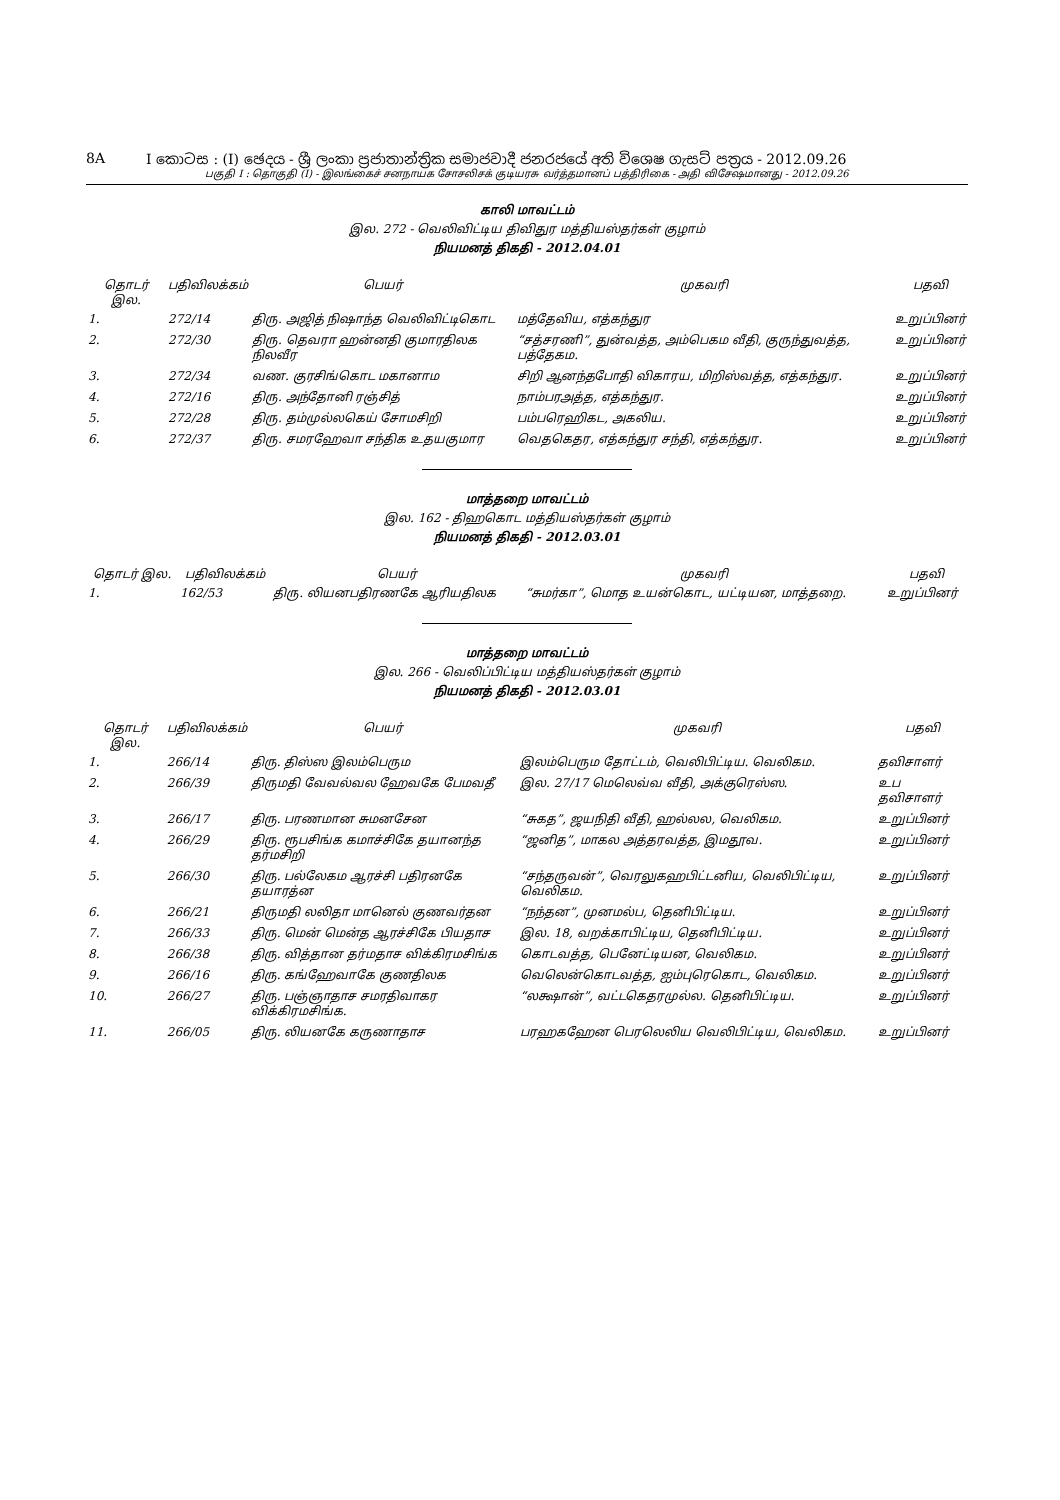8A I කොටස : (I) ඡෙදය - ශ්‍රී ලංකා ප්‍රජාතාන්ත්‍රික සමාජවාදී ජනරජයේ අති විශෙෂ ගැසට් පත්‍රය - 2012.09.26
பகுதி I : தொகுதி (I) - இலங்கைச் சனநாயக சோசலிசக் குடியரசு வர்த்தமானப் பத்திரிகை - அதி விசேஷமானது - 2012.09.26
காலி மாவட்டம்
இல. 272 - வெலிவிட்டிய திவிதுர மத்தியஸ்தர்கள் குழாம்
நியமனத் திகதி - 2012.04.01
| தொடர் இல. | பதிவிலக்கம் | பெயர் | முகவரி | பதவி |
| --- | --- | --- | --- | --- |
| 1. | 272/14 | திரு. அஜித் நிஷாந்த வெலிவிட்டிகொட | மத்தேவிய, எத்கந்துர | உறுப்பினர் |
| 2. | 272/30 | திரு. தெவரா ஹன்னதி குமாரதிலக நிலவீர | “சத்சரணி”, துன்வத்த, அம்பெகம வீதி, குருந்துவத்த, பத்தேகம. | உறுப்பினர் |
| 3. | 272/34 | வண. குரசிங்கொட மகானாம | சிறி ஆனந்தபோதி விகாரய, மிறிஸ்வத்த, எத்கந்துர. | உறுப்பினர் |
| 4. | 272/16 | திரு. அந்தோனி ரஞ்சித் | நாம்பரஅத்த, எத்கந்துர. | உறுப்பினர் |
| 5. | 272/28 | திரு. தம்முல்லகெய் சோமசிறி | பம்பரெஹிகட, அகலிய. | உறுப்பினர் |
| 6. | 272/37 | திரு. சமரஹேவா சந்திக உதயகுமார | வெதகெதர, எத்கந்துர சந்தி, எத்கந்துர. | உறுப்பினர் |
மாத்தறை மாவட்டம்
இல. 162 - திஹகொட மத்தியஸ்தர்கள் குழாம்
நியமனத் திகதி - 2012.03.01
| தொடர் இல. | பதிவிலக்கம் | பெயர் | முகவரி | பதவி |
| --- | --- | --- | --- | --- |
| 1. | 162/53 | திரு. லியனபதிரணகே ஆரியதிலக | “சுமர்கா”, மொத உயன்கொட, யட்டியன, மாத்தறை. | உறுப்பினர் |
மாத்தறை மாவட்டம்
இல. 266 - வெலிப்பிட்டிய மத்தியஸ்தர்கள் குழாம்
நியமனத் திகதி - 2012.03.01
| தொடர் இல. | பதிவிலக்கம் | பெயர் | முகவரி | பதவி |
| --- | --- | --- | --- | --- |
| 1. | 266/14 | திரு. திஸ்ஸ இலம்பெரும | இலம்பெரும தோட்டம், வெலிபிட்டிய. வெலிகம. | தவிசாளர் |
| 2. | 266/39 | திருமதி வேவல்வல ஹேவகே பேமவதீ | இல. 27/17 மெலெவ்வ வீதி, அக்குரெஸ்ஸ. | உப தவிசாளர் |
| 3. | 266/17 | திரு. பரணமான சுமனசேன | “சுகத”, ஜயநிதி வீதி, ஹல்லல, வெலிகம. | உறுப்பினர் |
| 4. | 266/29 | திரு. ரூபசிங்க கமாச்சிகே தயானந்த தர்மசிறி | “ஜனித”, மாகல அத்தரவத்த, இமதூவ. | உறுப்பினர் |
| 5. | 266/30 | திரு. பல்லேகம ஆரச்சி பதிரனகே தயாரத்ன | “சந்தருவன்”, வெரலுகஹபிட்டனிய, வெலிபிட்டிய, வெலிகம. | உறுப்பினர் |
| 6. | 266/21 | திருமதி லலிதா மானெல் குணவர்தன | “நந்தன”, முனமல்ப, தெனிபிட்டிய. | உறுப்பினர் |
| 7. | 266/33 | திரு. மென் மென்த ஆரச்சிகே பியதாச | இல. 18, வறக்காபிட்டிய, தெனிபிட்டிய. | உறுப்பினர் |
| 8. | 266/38 | திரு. வித்தான தர்மதாச விக்கிரமசிங்க | கொடவத்த, பெனேட்டியன, வெலிகம. | உறுப்பினர் |
| 9. | 266/16 | திரு. கங்ஹேவாகே குணதிலக | வெலென்கொடவத்த, ஐம்புரெகொட, வெலிகம. | உறுப்பினர் |
| 10. | 266/27 | திரு. பஞ்ஞாதாச சமரதிவாகர விக்கிரமசிங்க. | “லக்ஷான்”, வட்டகெதரமுல்ல. தெனிபிட்டிய. | உறுப்பினர் |
| 11. | 266/05 | திரு. லியனகே கருணாதாச | பரஹகஹேன பெரலெலிய வெலிபிட்டிய, வெலிகம. | உறுப்பினர் |